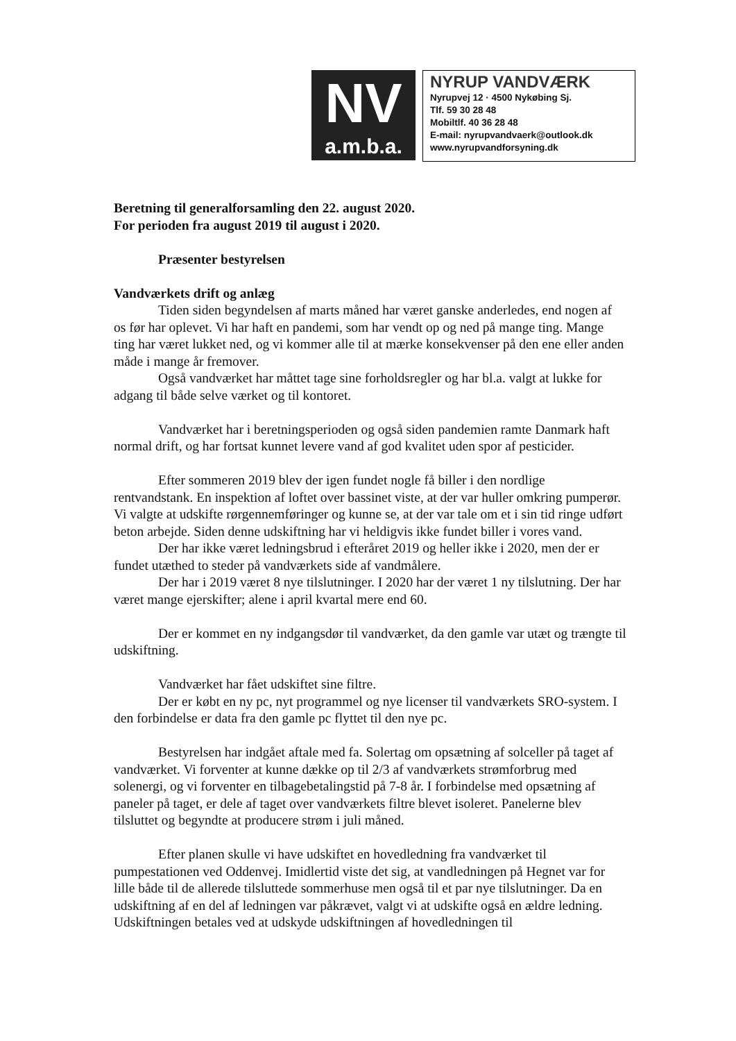NV
a.m.b.a.
NYRUP VANDVÆRK
Nyrupvej 12 · 4500 Nykøbing Sj.
Tlf. 59 30 28 48
Mobiltlf. 40 36 28 48
E-mail: nyrupvandvaerk@outlook.dk
www.nyrupvandforsyning.dk
Beretning til generalforsamling den 22. august 2020.
For perioden fra august 2019 til august i 2020.
Præsenter bestyrelsen
Vandværkets drift og anlæg
Tiden siden begyndelsen af marts måned har været ganske anderledes, end nogen af os før har oplevet. Vi har haft en pandemi, som har vendt op og ned på mange ting. Mange ting har været lukket ned, og vi kommer alle til at mærke konsekvenser på den ene eller anden måde i mange år fremover.
Også vandværket har måttet tage sine forholdsregler og har bl.a. valgt at lukke for adgang til både selve værket og til kontoret.
Vandværket har i beretningsperioden og også siden pandemien ramte Danmark haft normal drift, og har fortsat kunnet levere vand af god kvalitet uden spor af pesticider.
Efter sommeren 2019 blev der igen fundet nogle få biller i den nordlige rentvandstank. En inspektion af loftet over bassinet viste, at der var huller omkring pumperør. Vi valgte at udskifte rørgennemføringer og kunne se, at der var tale om et i sin tid ringe udført beton arbejde. Siden denne udskiftning har vi heldigvis ikke fundet biller i vores vand.
Der har ikke været ledningsbrud i efteråret 2019 og heller ikke i 2020, men der er fundet utæthed to steder på vandværkets side af vandmålere.
Der har i 2019 været 8 nye tilslutninger. I 2020 har der været 1 ny tilslutning. Der har været mange ejerskifter; alene i april kvartal mere end 60.
Der er kommet en ny indgangsdør til vandværket, da den gamle var utæt og trængte til udskiftning.
Vandværket har fået udskiftet sine filtre.
Der er købt en ny pc, nyt programmel og nye licenser til vandværkets SRO-system. I den forbindelse er data fra den gamle pc flyttet til den nye pc.
Bestyrelsen har indgået aftale med fa. Solertag om opsætning af solceller på taget af vandværket. Vi forventer at kunne dække op til 2/3 af vandværkets strømforbrug med solenergi, og vi forventer en tilbagebetalingstid på 7-8 år. I forbindelse med opsætning af paneler på taget, er dele af taget over vandværkets filtre blevet isoleret. Panelerne blev tilsluttet og begyndte at producere strøm i juli måned.
Efter planen skulle vi have udskiftet en hovedledning fra vandværket til pumpestationen ved Oddenvej. Imidlertid viste det sig, at vandledningen på Hegnet var for lille både til de allerede tilsluttede sommerhuse men også til et par nye tilslutninger. Da en udskiftning af en del af ledningen var påkrævet, valgt vi at udskifte også en ældre ledning. Udskiftningen betales ved at udskyde udskiftningen af hovedledningen til